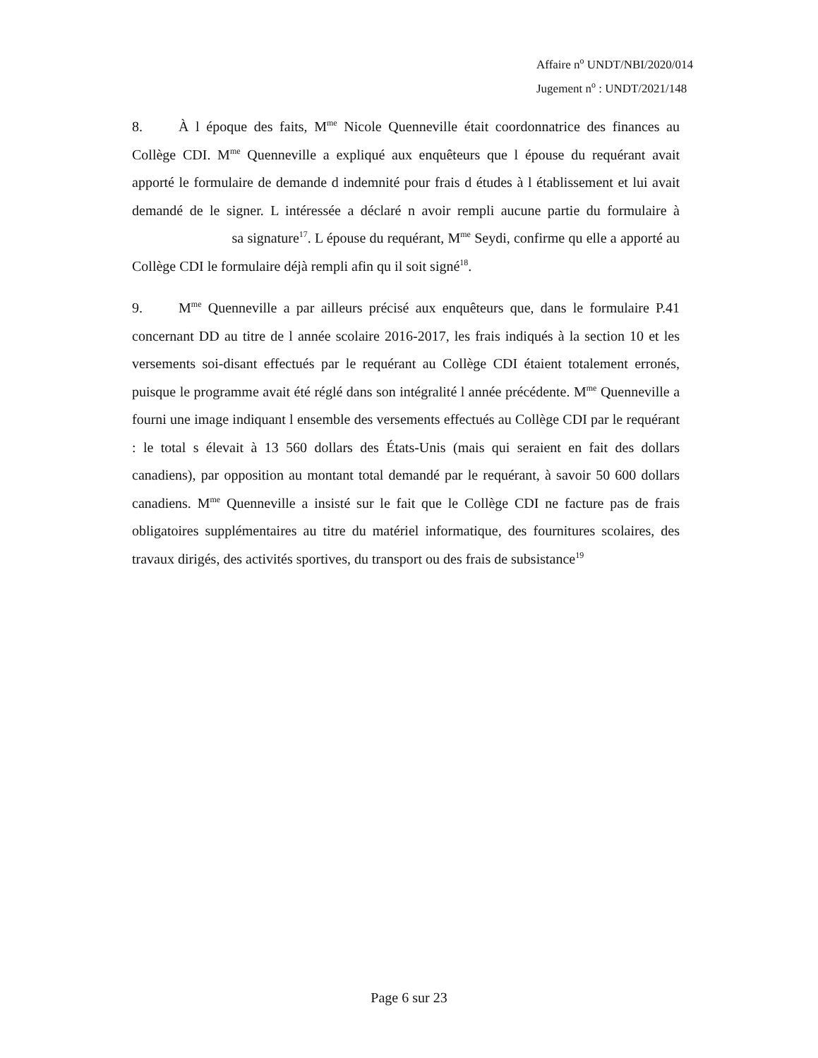Affaire n<sup>o</sup> UNDT/NBI/2020/014
Jugement n<sup>o</sup> : UNDT/2021/148
8. À l époque des faits, M<sup>me</sup> Nicole Quenneville était coordonnatrice des finances au Collège CDI. M<sup>me</sup> Quenneville a expliqué aux enquêteurs que l épouse du requérant avait apporté le formulaire de demande d indemnité pour frais d études à l établissement et lui avait demandé de le signer. L intéressée a déclaré n avoir rempli aucune partie du formulaire à sa signature<sup>17</sup>. L épouse du requérant, M<sup>me</sup> Seydi, confirme qu elle a apporté au Collège CDI le formulaire déjà rempli afin qu il soit signé<sup>18</sup>.
9. M<sup>me</sup> Quenneville a par ailleurs précisé aux enquêteurs que, dans le formulaire P.41 concernant DD au titre de l année scolaire 2016-2017, les frais indiqués à la section 10 et les versements soi-disant effectués par le requérant au Collège CDI étaient totalement erronés, puisque le programme avait été réglé dans son intégralité l année précédente. M<sup>me</sup> Quenneville a fourni une image indiquant l ensemble des versements effectués au Collège CDI par le requérant : le total s élevait à 13 560 dollars des États-Unis (mais qui seraient en fait des dollars canadiens), par opposition au montant total demandé par le requérant, à savoir 50 600 dollars canadiens. M<sup>me</sup> Quenneville a insisté sur le fait que le Collège CDI ne facture pas de frais obligatoires supplémentaires au titre du matériel informatique, des fournitures scolaires, des travaux dirigés, des activités sportives, du transport ou des frais de subsistance<sup>19</sup>
Page 6 sur 23